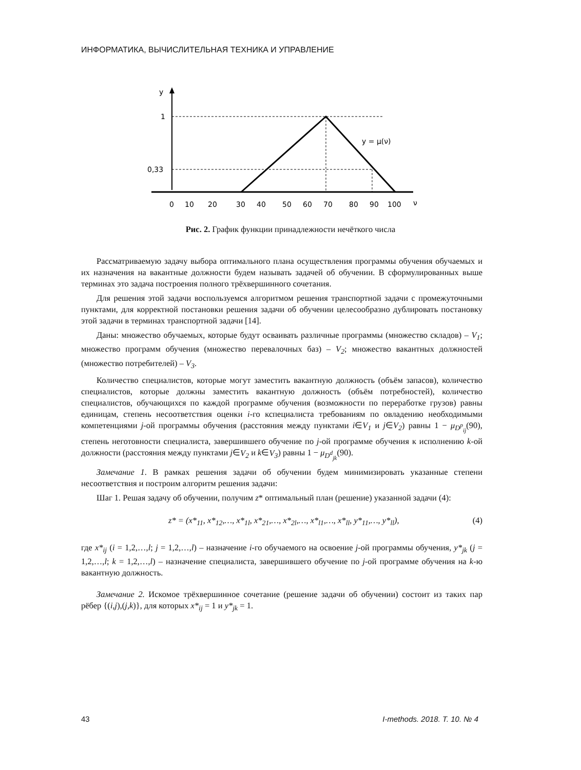ИНФОРМАТИКА, ВЫЧИСЛИТЕЛЬНАЯ ТЕХНИКА И УПРАВЛЕНИЕ
y
1
0,33
y = μ(ν)
ν
0
10
20
30
40
50
60
70
80
90
100
Рис. 2. График функции принадлежности нечёткого числа
Рассматриваемую задачу выбора оптимального плана осуществления программы обучения обучаемых и их назначения на вакантные должности будем называть задачей об обучении. В сформулированных выше терминах это задача построения полного трёхвершинного сочетания.
Для решения этой задачи воспользуемся алгоритмом решения транспортной задачи с промежуточными пунктами, для корректной постановки решения задачи об обучении целесообразно дублировать постановку этой задачи в терминах транспортной задачи [14].
Даны: множество обучаемых, которые будут осваивать различные программы (множество складов) – V<sub>1</sub>; множество программ обучения (множество перевалочных баз) – V<sub>2</sub>; множество вакантных должностей (множество потребителей) – V<sub>3</sub>.
Количество специалистов, которые могут заместить вакантную должность (объём запасов), количество специалистов, которые должны заместить вакантную должность (объём потребностей), количество специалистов, обучающихся по каждой программе обучения (возможности по переработке грузов) равны единицам, степень несоответствия оценки i-го кспециалиста требованиям по овладению необходимыми компетенциями j-ой программы обучения (расстояния между пунктами i∈V<sub>1</sub> и j∈V<sub>2</sub>) равны 1 − μ<sub>D<sup>p</sup><sub>ij</sub></sub>(90), степень неготовности специалиста, завершившего обучение по j-ой программе обучения к исполнению k-ой должности (расстояния между пунктами j∈V<sub>2</sub> и k∈V<sub>3</sub>) равны 1 − μ<sub>D<sup>d</sup><sub>jk</sub></sub>(90).
Замечание 1. В рамках решения задачи об обучении будем минимизировать указанные степени несоответствия и построим алгоритм решения задачи:
Шаг 1. Решая задачу об обучении, получим z* оптимальный план (решение) указанной задачи (4):
z* = (x*<sub>11</sub>, x*<sub>12</sub>,…, x*<sub>1l</sub>, x*<sub>21</sub>,…, x*<sub>2l</sub>,…, x*<sub>l1</sub>,…, x*<sub>ll</sub>, y*<sub>11</sub>,…, y*<sub>ll</sub>), (4)
где x*<sub>ij</sub> (i = 1,2,…,l; j = 1,2,…,l) – назначение i-го обучаемого на освоение j-ой программы обучения, y*<sub>jk</sub> (j = 1,2,…,l; k = 1,2,…,l) – назначение специалиста, завершившего обучение по j-ой программе обучения на k-ю вакантную должность.
Замечание 2. Искомое трёхвершинное сочетание (решение задачи об обучении) состоит из таких пар рёбер {(i,j),(j,k)}, для которых x*<sub>ij</sub> = 1 и y*<sub>jk</sub> = 1.
43 I-methods. 2018. Т. 10. № 4